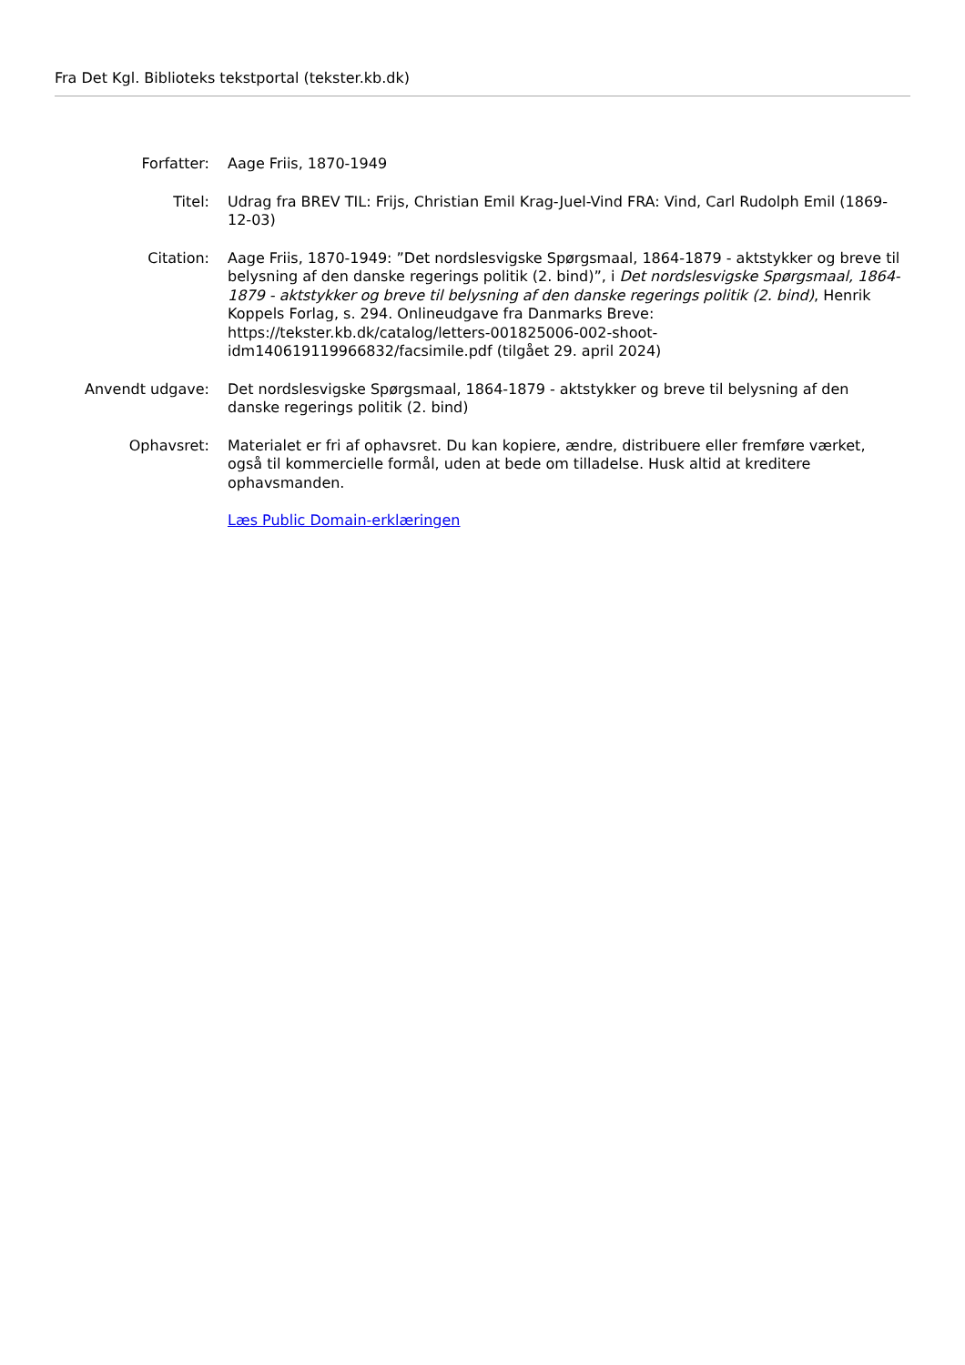Fra Det Kgl. Biblioteks tekstportal (tekster.kb.dk)
| Forfatter: | Aage Friis, 1870-1949 |
| Titel: | Udrag fra BREV TIL: Frijs, Christian Emil Krag-Juel-Vind FRA: Vind, Carl Rudolph Emil (1869-12-03) |
| Citation: | Aage Friis, 1870-1949: ”Det nordslesvigske Spørgsmaal, 1864-1879 - aktstykker og breve til belysning af den danske regerings politik (2. bind)”, i Det nordslesvigske Spørgsmaal, 1864-1879 - aktstykker og breve til belysning af den danske regerings politik (2. bind) , Henrik Koppels Forlag, s. 294. Onlineudgave fra Danmarks Breve: https://tekster.kb.dk/catalog/letters-001825006-002-shoot-idm140619119966832/facsimile.pdf (tilgået 29. april 2024) |
| Anvendt udgave: | Det nordslesvigske Spørgsmaal, 1864-1879 - aktstykker og breve til belysning af den danske regerings politik (2. bind) |
| Ophavsret: | Materialet er fri af ophavsret. Du kan kopiere, ændre, distribuere eller fremføre værket, også til kommercielle formål, uden at bede om tilladelse. Husk altid at kreditere ophavsmanden. |
| | Læs Public Domain-erklæringen |